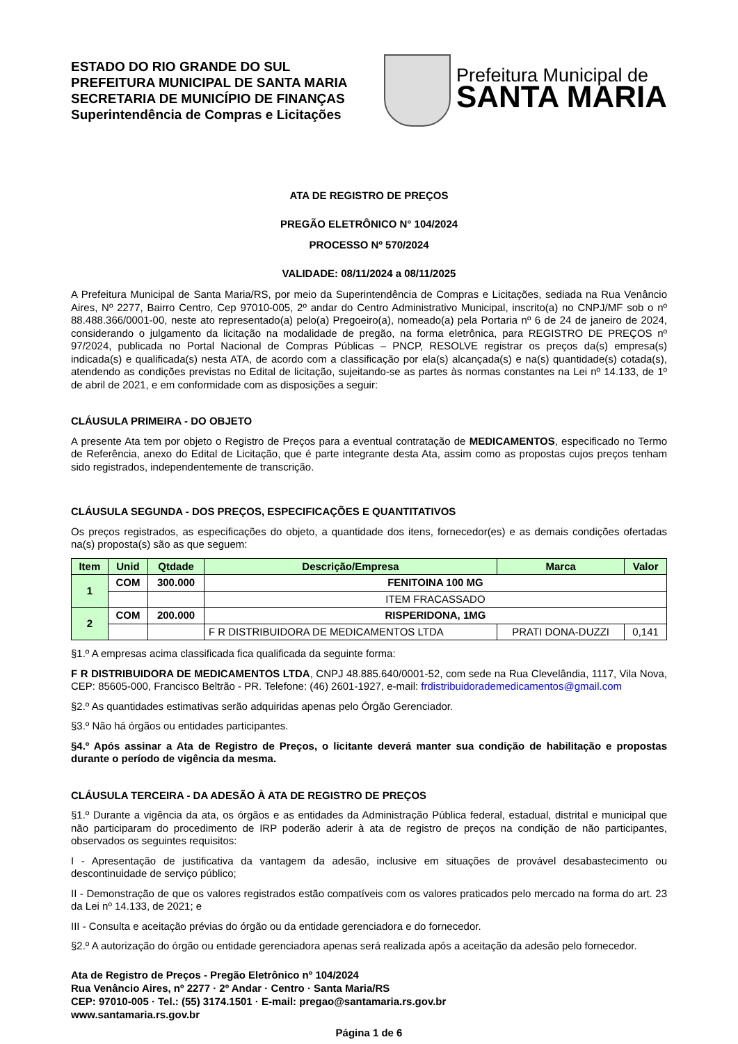ESTADO DO RIO GRANDE DO SUL
PREFEITURA MUNICIPAL DE SANTA MARIA
SECRETARIA DE MUNICÍPIO DE FINANÇAS
Superintendência de Compras e Licitações
Prefeitura Municipal de
SANTA MARIA
ATA DE REGISTRO DE PREÇOS
PREGÃO ELETRÔNICO N° 104/2024
PROCESSO Nº 570/2024
VALIDADE: 08/11/2024 a 08/11/2025
A Prefeitura Municipal de Santa Maria/RS, por meio da Superintendência de Compras e Licitações, sediada na Rua Venâncio Aires, Nº 2277, Bairro Centro, Cep 97010-005, 2º andar do Centro Administrativo Municipal, inscrito(a) no CNPJ/MF sob o nº 88.488.366/0001-00, neste ato representado(a) pelo(a) Pregoeiro(a), nomeado(a) pela Portaria nº 6 de 24 de janeiro de 2024, considerando o julgamento da licitação na modalidade de pregão, na forma eletrônica, para REGISTRO DE PREÇOS nº 97/2024, publicada no Portal Nacional de Compras Públicas – PNCP, RESOLVE registrar os preços da(s) empresa(s) indicada(s) e qualificada(s) nesta ATA, de acordo com a classificação por ela(s) alcançada(s) e na(s) quantidade(s) cotada(s), atendendo as condições previstas no Edital de licitação, sujeitando-se as partes às normas constantes na Lei nº 14.133, de 1º de abril de 2021, e em conformidade com as disposições a seguir:
CLÁUSULA PRIMEIRA - DO OBJETO
A presente Ata tem por objeto o Registro de Preços para a eventual contratação de MEDICAMENTOS, especificado no Termo de Referência, anexo do Edital de Licitação, que é parte integrante desta Ata, assim como as propostas cujos preços tenham sido registrados, independentemente de transcrição.
CLÁUSULA SEGUNDA - DOS PREÇOS, ESPECIFICAÇÕES E QUANTITATIVOS
Os preços registrados, as especificações do objeto, a quantidade dos itens, fornecedor(es) e as demais condições ofertadas na(s) proposta(s) são as que seguem:
| Item | Unid | Qtdade | Descrição/Empresa | Marca | Valor |
| --- | --- | --- | --- | --- | --- |
| 1 | COM | 300.000 | FENITOINA 100 MG | | |
| | | | ITEM FRACASSADO | | |
| 2 | COM | 200.000 | RISPERIDONA, 1MG | | |
| | | | F R DISTRIBUIDORA DE MEDICAMENTOS LTDA | PRATI DONA-DUZZI | 0,141 |
§1.º A empresas acima classificada fica qualificada da seguinte forma:
F R DISTRIBUIDORA DE MEDICAMENTOS LTDA, CNPJ 48.885.640/0001-52, com sede na Rua Clevelândia, 1117, Vila Nova, CEP: 85605-000, Francisco Beltrão - PR. Telefone: (46) 2601-1927, e-mail: frdistribuidorademedicamentos@gmail.com
§2.º As quantidades estimativas serão adquiridas apenas pelo Órgão Gerenciador.
§3.º Não há órgãos ou entidades participantes.
§4.º Após assinar a Ata de Registro de Preços, o licitante deverá manter sua condição de habilitação e propostas durante o período de vigência da mesma.
CLÁUSULA TERCEIRA - DA ADESÃO À ATA DE REGISTRO DE PREÇOS
§1.º Durante a vigência da ata, os órgãos e as entidades da Administração Pública federal, estadual, distrital e municipal que não participaram do procedimento de IRP poderão aderir à ata de registro de preços na condição de não participantes, observados os seguintes requisitos:
I - Apresentação de justificativa da vantagem da adesão, inclusive em situações de provável desabastecimento ou descontinuidade de serviço público;
II - Demonstração de que os valores registrados estão compatíveis com os valores praticados pelo mercado na forma do art. 23 da Lei nº 14.133, de 2021; e
III - Consulta e aceitação prévias do órgão ou da entidade gerenciadora e do fornecedor.
§2.º A autorização do órgão ou entidade gerenciadora apenas será realizada após a aceitação da adesão pelo fornecedor.
Ata de Registro de Preços - Pregão Eletrônico nº 104/2024
Rua Venâncio Aires, nº 2277 · 2º Andar · Centro · Santa Maria/RS
CEP: 97010-005 · Tel.: (55) 3174.1501 · E-mail: pregao@santamaria.rs.gov.br
www.santamaria.rs.gov.br
Página 1 de 6